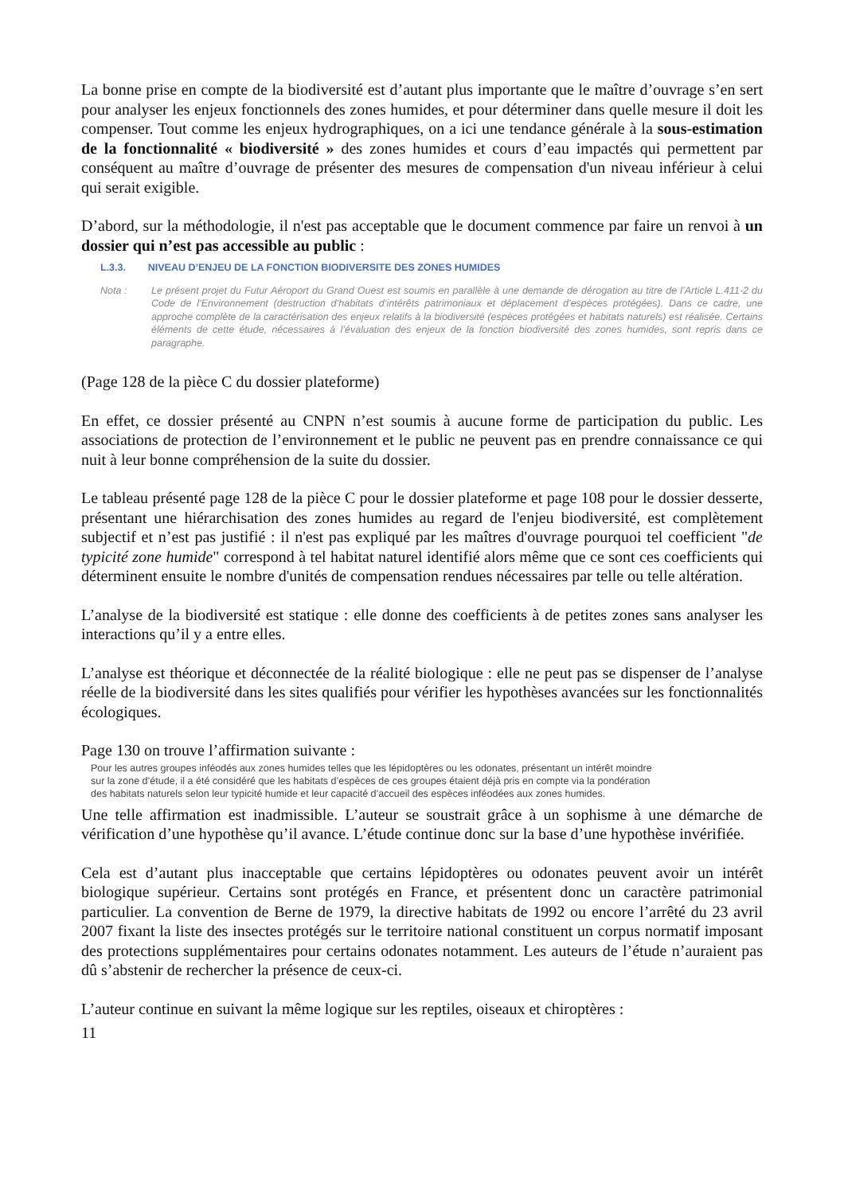La bonne prise en compte de la biodiversité est d’autant plus importante que le maître d’ouvrage s’en sert pour analyser les enjeux fonctionnels des zones humides, et pour déterminer dans quelle mesure il doit les compenser. Tout comme les enjeux hydrographiques, on a ici une tendance générale à la sous-estimation de la fonctionnalité « biodiversité » des zones humides et cours d’eau impactés qui permettent par conséquent au maître d’ouvrage de présenter des mesures de compensation d'un niveau inférieur à celui qui serait exigible.
D’abord, sur la méthodologie, il n'est pas acceptable que le document commence par faire un renvoi à un dossier qui n’est pas accessible au public :
L.3.3. NIVEAU D’ENJEU DE LA FONCTION BIODIVERSITE DES ZONES HUMIDES
| Nota : | Le présent projet du Futur Aéroport du Grand Ouest est soumis en parallèle à une demande de dérogation au titre de l’Article L.411-2 du Code de l’Environnement (destruction d’habitats d’intérêts patrimoniaux et déplacement d’espèces protégées). Dans ce cadre, une approche complète de la caractérisation des enjeux relatifs à la biodiversité (espèces protégées et habitats naturels) est réalisée. Certains éléments de cette étude, nécessaires à l’évaluation des enjeux de la fonction biodiversité des zones humides, sont repris dans ce paragraphe. |
(Page 128 de la pièce C du dossier plateforme)
En effet, ce dossier présenté au CNPN n’est soumis à aucune forme de participation du public. Les associations de protection de l’environnement et le public ne peuvent pas en prendre connaissance ce qui nuit à leur bonne compréhension de la suite du dossier.
Le tableau présenté page 128 de la pièce C pour le dossier plateforme et page 108 pour le dossier desserte, présentant une hiérarchisation des zones humides au regard de l'enjeu biodiversité, est complètement subjectif et n’est pas justifié : il n'est pas expliqué par les maîtres d'ouvrage pourquoi tel coefficient "de typicité zone humide" correspond à tel habitat naturel identifié alors même que ce sont ces coefficients qui déterminent ensuite le nombre d'unités de compensation rendues nécessaires par telle ou telle altération.
L’analyse de la biodiversité est statique : elle donne des coefficients à de petites zones sans analyser les interactions qu’il y a entre elles.
L’analyse est théorique et déconnectée de la réalité biologique : elle ne peut pas se dispenser de l’analyse réelle de la biodiversité dans les sites qualifiés pour vérifier les hypothèses avancées sur les fonctionnalités écologiques.
Page 130 on trouve l’affirmation suivante :
Pour les autres groupes inféodés aux zones humides telles que les lépidoptères ou les odonates, présentant un intérêt moindre sur la zone d’étude, il a été considéré que les habitats d’espèces de ces groupes étaient déjà pris en compte via la pondération des habitats naturels selon leur typicité humide et leur capacité d’accueil des espèces inféodées aux zones humides.
Une telle affirmation est inadmissible. L’auteur se soustrait grâce à un sophisme à une démarche de vérification d’une hypothèse qu’il avance. L’étude continue donc sur la base d’une hypothèse invérifiée.
Cela est d’autant plus inacceptable que certains lépidoptères ou odonates peuvent avoir un intérêt biologique supérieur. Certains sont protégés en France, et présentent donc un caractère patrimonial particulier. La convention de Berne de 1979, la directive habitats de 1992 ou encore l’arrêté du 23 avril 2007 fixant la liste des insectes protégés sur le territoire national constituent un corpus normatif imposant des protections supplémentaires pour certains odonates notamment. Les auteurs de l’étude n’auraient pas dû s’abstenir de rechercher la présence de ceux-ci.
L’auteur continue en suivant la même logique sur les reptiles, oiseaux et chiroptères :
11